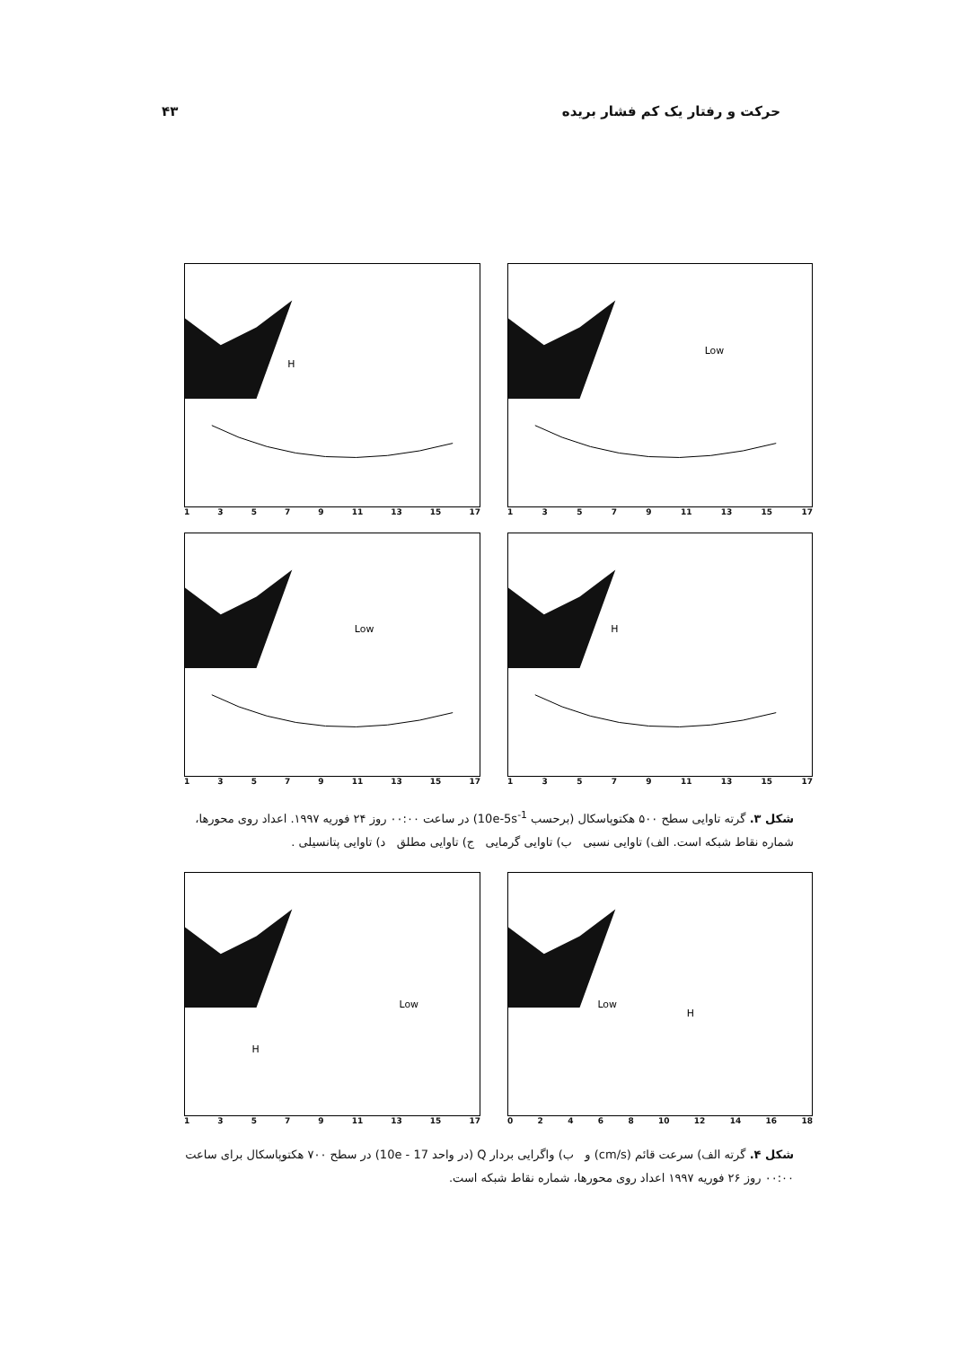حرکت و رفتار یک کم فشار بریده ۴۳
H
13579 11 13 15 17
Low
13579 11 13 15 17
Low
13579 11 13 15 17
H
13579 11 13 15 17
شکل ۳. گرته تاوایی سطح ۵۰۰ هکتوپاسکال (برحسب 10e-5s<sup>-1</sup>) در ساعت ۰۰:۰۰ روز ۲۴ فوریه ۱۹۹۷. اعداد روی محورها، شماره نقاط شبکه است. الف) تاوایی نسبی ب) تاوایی گرمایی ج) تاوایی مطلق د) تاوایی پتانسیلی .
Low
H
13579 11 13 15 17
Low
H
02468 10 12 14 16 18
شکل ۴. گرته الف) سرعت قائم (cm/s) و ب) واگرایی بردار Q (در واحد 17 - 10e) در سطح ۷۰۰ هکتوپاسکال برای ساعت ۰۰:۰۰ روز ۲۶ فوریه ۱۹۹۷ اعداد روی محورها، شماره نقاط شبکه است.